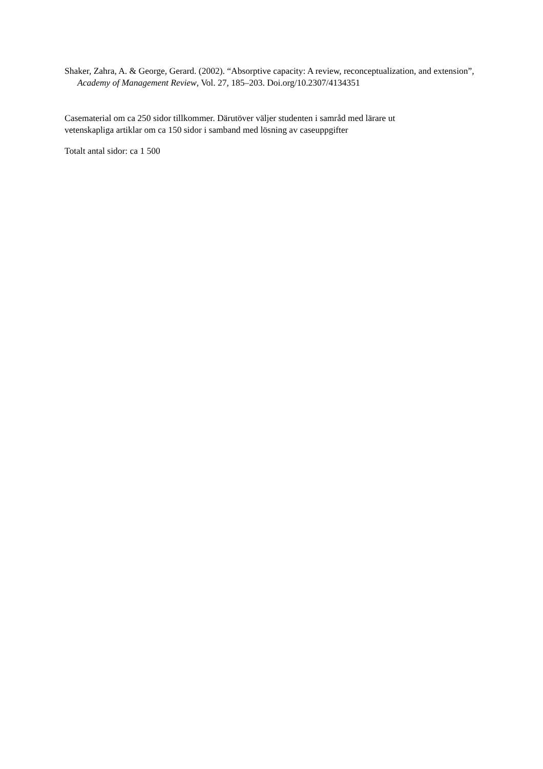Shaker, Zahra, A. & George, Gerard. (2002). “Absorptive capacity: A review, reconceptualization, and extension”, Academy of Management Review, Vol. 27, 185–203. Doi.org/10.2307/4134351
Casematerial om ca 250 sidor tillkommer. Därutöver väljer studenten i samråd med lärare ut
vetenskapliga artiklar om ca 150 sidor i samband med lösning av caseuppgifter
Totalt antal sidor: ca 1 500